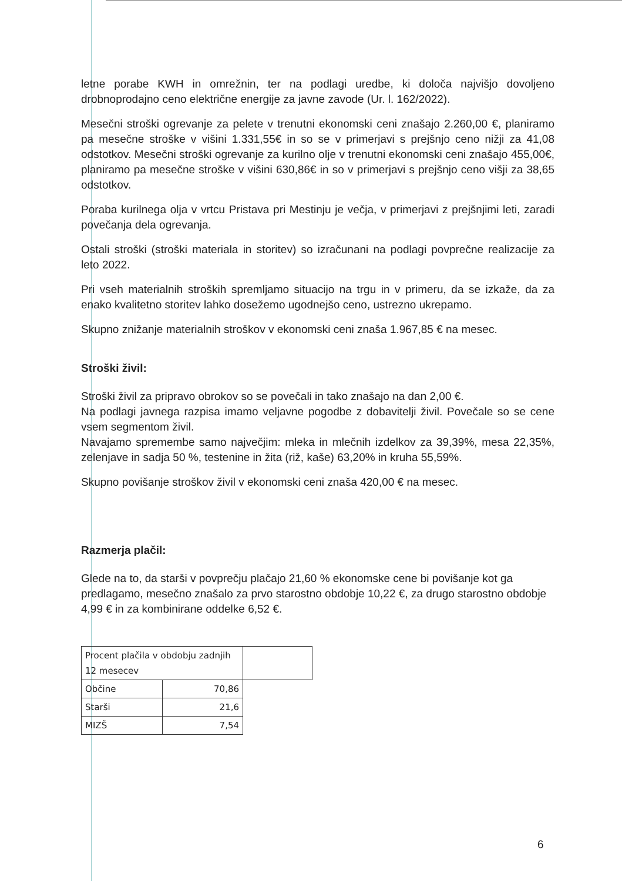letne porabe KWH in omrežnin, ter na podlagi uredbe, ki določa najvišjo dovoljeno drobnoprodajno ceno električne energije za javne zavode (Ur. l. 162/2022).
Mesečni stroški ogrevanje za pelete v trenutni ekonomski ceni znašajo 2.260,00 €, planiramo pa mesečne stroške v višini 1.331,55€ in so se v primerjavi s prejšnjo ceno nižji za 41,08 odstotkov. Mesečni stroški ogrevanje za kurilno olje v trenutni ekonomski ceni znašajo 455,00€, planiramo pa mesečne stroške v višini 630,86€ in so v primerjavi s prejšnjo ceno višji za 38,65 odstotkov.
Poraba kurilnega olja v vrtcu Pristava pri Mestinju je večja, v primerjavi z prejšnjimi leti, zaradi povečanja dela ogrevanja.
Ostali stroški (stroški materiala in storitev) so izračunani na podlagi povprečne realizacije za leto 2022.
Pri vseh materialnih stroških spremljamo situacijo na trgu in v primeru, da se izkaže, da za enako kvalitetno storitev lahko dosežemo ugodnejšo ceno, ustrezno ukrepamo.
Skupno znižanje materialnih stroškov v ekonomski ceni znaša 1.967,85 € na mesec.
Stroški živil:
Stroški živil za pripravo obrokov so se povečali in tako znašajo na dan 2,00 €.
Na podlagi javnega razpisa imamo veljavne pogodbe z dobavitelji živil. Povečale so se cene vsem segmentom živil.
Navajamo spremembe samo največjim: mleka in mlečnih izdelkov za 39,39%, mesa 22,35%, zelenjave in sadja 50 %, testenine in žita (riž, kaše) 63,20% in kruha 55,59%.
Skupno povišanje stroškov živil v ekonomski ceni znaša 420,00 € na mesec.
Razmerja plačil:
Glede na to, da starši v povprečju plačajo 21,60 % ekonomske cene bi povišanje kot ga predlagamo, mesečno znašalo za prvo starostno obdobje 10,22 €, za drugo starostno obdobje 4,99 € in za kombinirane oddelke 6,52 €.
| Procent plačila v obdobju zadnjih 12 mesecev | | |
| Občine | 70,86 | |
| Starši | 21,6 | |
| MIZŠ | 7,54 | |
6